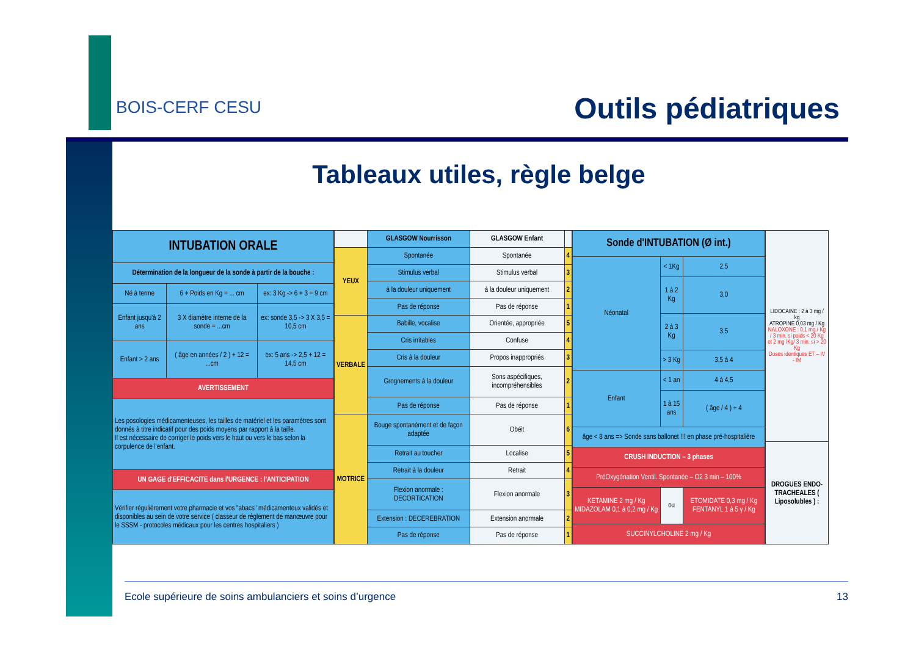BOIS-CERF CESU Outils pédiatriques
Tableaux utiles, règle belge
| INTUBATION ORALE | | |
| --- | --- | --- |
| Détermination de la longueur de la sonde à partir de la bouche : | | |
| Né à terme | 6 + Poids en Kg = ... cm | ex: 3 Kg -> 6 + 3 = 9 cm |
| Enfant jusqu'à 2 ans | 3 X diamètre interne de la sonde = ...cm | ex: sonde 3,5 -> 3 X 3,5 = 10,5 cm |
| Enfant > 2 ans | ( âge en années / 2 ) + 12 = ...cm | ex: 5 ans -> 2,5 + 12 = 14,5 cm |
| AVERTISSEMENT | | |
| Les posologies médicamenteuses, les tailles de matériel et les paramètres sont donnés à titre indicatif pour des poids moyens par rapport à la taille. Il est nécessaire de corriger le poids vers le haut ou vers le bas selon la corpulence de l'enfant. | | |
| UN GAGE d'EFFICACITE dans l'URGENCE : l'ANTICIPATION | | |
| Vérifier régulièrement votre pharmacie et vos "abacs" médicamenteux validés et disponibles au sein de votre service ( classeur de règlement de manœuvre pour le SSSM - protocoles médicaux pour les centres hospitaliers ) | | |
| | GLASGOW Nourrisson | GLASGOW Enfant | |
| --- | --- | --- | --- |
| YEUX | Spontanée | Spontanée | 4 |
| | Stimulus verbal | Stimulus verbal | 3 |
| | à la douleur uniquement | à la douleur uniquement | 2 |
| | Pas de réponse | Pas de réponse | 1 |
| VERBALE | Babille, vocalise | Orientée, appropriée | 5 |
| | Cris irritables | Confuse | 4 |
| | Cris à la douleur | Propos inappropriés | 3 |
| | Grognements à la douleur | Sons aspécifiques, incompréhensibles | 2 |
| | Pas de réponse | Pas de réponse | 1 |
| MOTRICE | Bouge spontanément et de façon adaptée | Obéit | 6 |
| | Retrait au toucher | Localise | 5 |
| | Retrait à la douleur | Retrait | 4 |
| | Flexion anormale : DECORTICATION | Flexion anormale | 3 |
| | Extension : DECEREBRATION | Extension anormale | 2 |
| | Pas de réponse | Pas de réponse | 1 |
| Sonde d'INTUBATION (Ø int.) | | |
| --- | --- | --- |
| Néonatal | < 1Kg | 2,5 |
| | 1 à 2 Kg | 3,0 |
| | 2 à 3 Kg | 3,5 |
| | > 3 Kg | 3,5 à 4 |
| Enfant | < 1 an | 4 à 4,5 |
| | 1 à 15 ans | ( âge / 4 ) + 4 |
| âge < 8 ans => Sonde sans ballonet !!! en phase pré-hospitalière | | |
| CRUSH INDUCTION – 3 phases | | |
| PréOxygénation Ventil. Spontanée – O2 3 min – 100% | | |
| KETAMINE 2 mg / Kg MIDAZOLAM 0,1 à 0,2 mg / Kg | ou | ETOMIDATE 0,3 mg / Kg FENTANYL 1 à 5 γ / Kg |
| SUCCINYLCHOLINE 2 mg / Kg | | |
| LIDOCAINE : 2 à 3 mg / kg ATROPINE 0,03 mg / Kg NALOXONE : 0,1 mg / Kg / 3 min. si poids < 20 Kg et 2 mg /Kg/ 3 min. si > 20 Kg Doses identiques ET – IV - IM |
| DROGUES ENDO-TRACHEALES ( Liposolubles ) : |
Ecole supérieure de soins ambulanciers et soins d’urgence 13